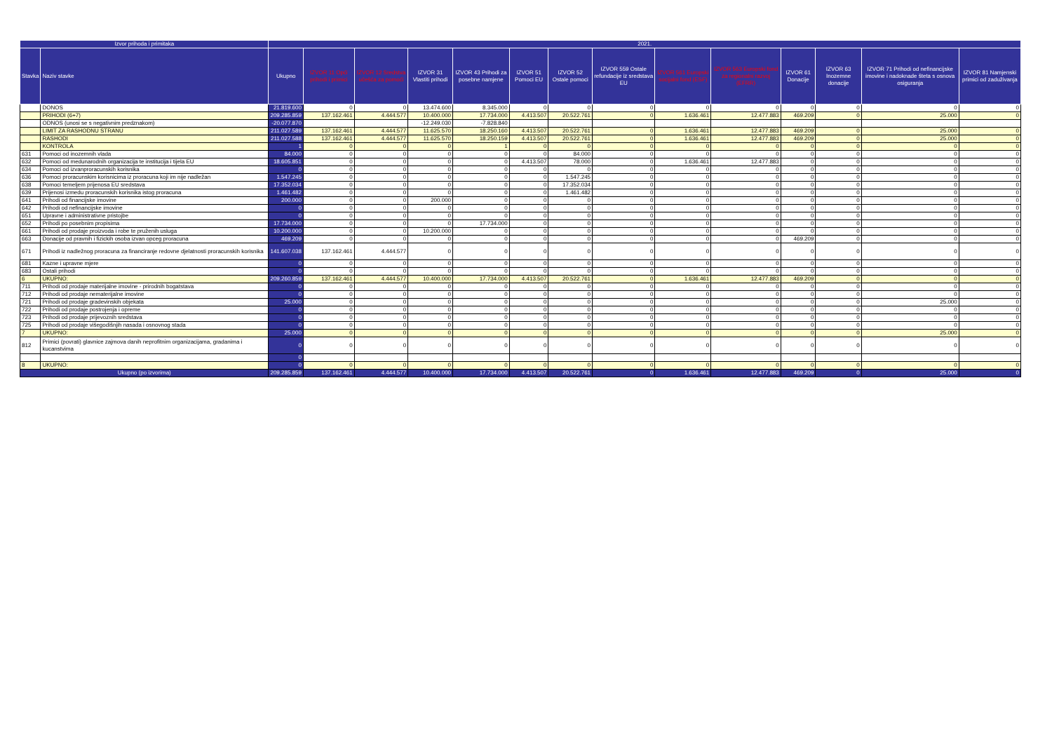| Izvor prihoda i primitaka | | 2021. | | | | | | | | | | | | | |
| --- | --- | --- | --- | --- | --- | --- | --- | --- | --- | --- | --- | --- | --- | --- | --- |
| Stavka | Naziv stavke | Ukupno | IZVOR 11 Opći prihodi i primici | IZVOR 12 Sredstva učešća za pomoći | IZVOR 31 Vlastiti prihodi | IZVOR 43 Prihodi za posebne namjene | IZVOR 51 Pomoci EU | IZVOR 52 Ostale pomoci | IZVOR 559 Ostale refundacije iz sredstava EU | IZVOR 561 Europski socijalni fond (ESF) | IZVOR 563 Europski fond za regionalni razvoj (EFRR) | IZVOR 61 Donacije | IZVOR 63 Inozemne donacije | IZVOR 71 Prihodi od nefinancijske imovine i nadoknade šteta s osnova osiguranja | IZVOR 81 Namjenski primici od zaduživanja |
| | DONOS | 21.819.600 | 0 | 0 | 13.474.600 | 8.345.000 | 0 | 0 | 0 | 0 | 0 | 0 | 0 | 0 | 0 |
| | PRIHODI (6+7) | 209.285.859 | 137.162.461 | 4.444.577 | 10.400.000 | 17.734.000 | 4.413.507 | 20.522.761 | 0 | 1.636.461 | 12.477.883 | 469.209 | 0 | 25.000 | 0 |
| | ODNOS (unosi se s negativnim predznakom) | -20.077.870 | | | -12.249.030 | -7.828.840 | | | | | | | | | |
| | LIMIT ZA RASHODNU STRANU | 211.027.589 | 137.162.461 | 4.444.577 | 11.625.570 | 18.250.160 | 4.413.507 | 20.522.761 | 0 | 1.636.461 | 12.477.883 | 469.209 | 0 | 25.000 | 0 |
| | RASHODI | 211.027.588 | 137.162.461 | 4.444.577 | 11.625.570 | 18.250.159 | 4.413.507 | 20.522.761 | 0 | 1.636.461 | 12.477.883 | 469.209 | 0 | 25.000 | 0 |
| | KONTROLA | 1 | 0 | 0 | 0 | 1 | 0 | 0 | 0 | 0 | 0 | 0 | 0 | 0 | 0 |
| 631 | Pomoci od inozemnih vlada | 84.000 | 0 | 0 | 0 | 0 | 0 | 84.000 | 0 | 0 | 0 | 0 | 0 | 0 | 0 |
| 632 | Pomoci od medunarodnih organizacija te institucija i tijela EU | 18.605.851 | 0 | 0 | 0 | 0 | 4.413.507 | 78.000 | 0 | 1.636.461 | 12.477.883 | 0 | 0 | 0 | 0 |
| 634 | Pomoci od izvanproracunskih korisnika | 0 | 0 | 0 | 0 | 0 | 0 | 0 | 0 | 0 | 0 | 0 | 0 | 0 | 0 |
| 636 | Pomoci proracunskim korisnicima iz proracuna koji im nije nadležan | 1.547.245 | 0 | 0 | 0 | 0 | 0 | 1.547.245 | 0 | 0 | 0 | 0 | 0 | 0 | 0 |
| 638 | Pomoci temeljem prijenosa EU sredstava | 17.352.034 | 0 | 0 | 0 | 0 | 0 | 17.352.034 | 0 | 0 | 0 | 0 | 0 | 0 | 0 |
| 639 | Prijenosi izmedu proracunskih korisnika istog proracuna | 1.461.482 | 0 | 0 | 0 | 0 | 0 | 1.461.482 | 0 | 0 | 0 | 0 | 0 | 0 | 0 |
| 641 | Prihodi od financijske imovine | 200.000 | 0 | 0 | 200.000 | 0 | 0 | 0 | 0 | 0 | 0 | 0 | 0 | 0 | 0 |
| 642 | Prihodi od nefinancijske imovine | 0 | 0 | 0 | 0 | 0 | 0 | 0 | 0 | 0 | 0 | 0 | 0 | 0 | 0 |
| 651 | Upravne i administrativne pristojbe | 0 | 0 | 0 | 0 | 0 | 0 | 0 | 0 | 0 | 0 | 0 | 0 | 0 | 0 |
| 652 | Prihodi po posebnim propisima | 17.734.000 | 0 | 0 | 0 | 17.734.000 | 0 | 0 | 0 | 0 | 0 | 0 | 0 | 0 | 0 |
| 661 | Prihodi od prodaje proizvoda i robe te pruženih usluga | 10.200.000 | 0 | 0 | 10.200.000 | 0 | 0 | 0 | 0 | 0 | 0 | 0 | 0 | 0 | 0 |
| 663 | Donacije od pravnih i fizickih osoba izvan opceg proracuna | 469.209 | 0 | 0 | 0 | 0 | 0 | 0 | 0 | 0 | 0 | 469.209 | 0 | 0 | 0 |
| 671 | Prihodi iz nadležnog proracuna za financiranje redovne djelatnosti proracunskih korisnika | 141.607.038 | 137.162.461 | 4.444.577 | 0 | 0 | 0 | 0 | 0 | 0 | 0 | 0 | 0 | 0 | 0 |
| 681 | Kazne i upravne mjere | 0 | 0 | 0 | 0 | 0 | 0 | 0 | 0 | 0 | 0 | 0 | 0 | 0 | 0 |
| 683 | Ostali prihodi | 0 | 0 | 0 | 0 | 0 | 0 | 0 | 0 | 0 | 0 | 0 | 0 | 0 | 0 |
| 6 | UKUPNO: | 209.260.859 | 137.162.461 | 4.444.577 | 10.400.000 | 17.734.000 | 4.413.507 | 20.522.761 | 0 | 1.636.461 | 12.477.883 | 469.209 | 0 | 0 | 0 |
| 711 | Prihodi od prodaje materijalne imovine - prirodnih bogatstava | 0 | 0 | 0 | 0 | 0 | 0 | 0 | 0 | 0 | 0 | 0 | 0 | 0 | 0 |
| 712 | Prihodi od prodaje nematerijalne imovine | 0 | 0 | 0 | 0 | 0 | 0 | 0 | 0 | 0 | 0 | 0 | 0 | 0 | 0 |
| 721 | Prihodi od prodaje gradevinskih objekata | 25.000 | 0 | 0 | 0 | 0 | 0 | 0 | 0 | 0 | 0 | 0 | 0 | 25.000 | 0 |
| 722 | Prihodi od prodaje postrojenja i opreme | 0 | 0 | 0 | 0 | 0 | 0 | 0 | 0 | 0 | 0 | 0 | 0 | 0 | 0 |
| 723 | Prihodi od prodaje prijevoznih sredstava | 0 | 0 | 0 | 0 | 0 | 0 | 0 | 0 | 0 | 0 | 0 | 0 | 0 | 0 |
| 725 | Prihodi od prodaje višegodišnjih nasada i osnovnog stada | 0 | 0 | 0 | 0 | 0 | 0 | 0 | 0 | 0 | 0 | 0 | 0 | 0 | 0 |
| 7 | UKUPNO: | 25.000 | 0 | 0 | 0 | 0 | 0 | 0 | 0 | 0 | 0 | 0 | 0 | 25.000 | 0 |
| 812 | Primici (povrati) glavnice zajmova danih neprofitnim organizacijama, gradanima i kucanstvima | 0 | 0 | 0 | 0 | 0 | 0 | 0 | 0 | 0 | 0 | 0 | 0 | 0 | 0 |
| | | 0 | | | | | | | | | | | | | |
| 8 | UKUPNO: | 0 | 0 | 0 | 0 | 0 | 0 | 0 | 0 | 0 | 0 | 0 | 0 | 0 | 0 |
| Ukupno (po izvorima) | | 209.285.859 | 137.162.461 | 4.444.577 | 10.400.000 | 17.734.000 | 4.413.507 | 20.522.761 | 0 | 1.636.461 | 12.477.883 | 469.209 | 0 | 25.000 | 0 |